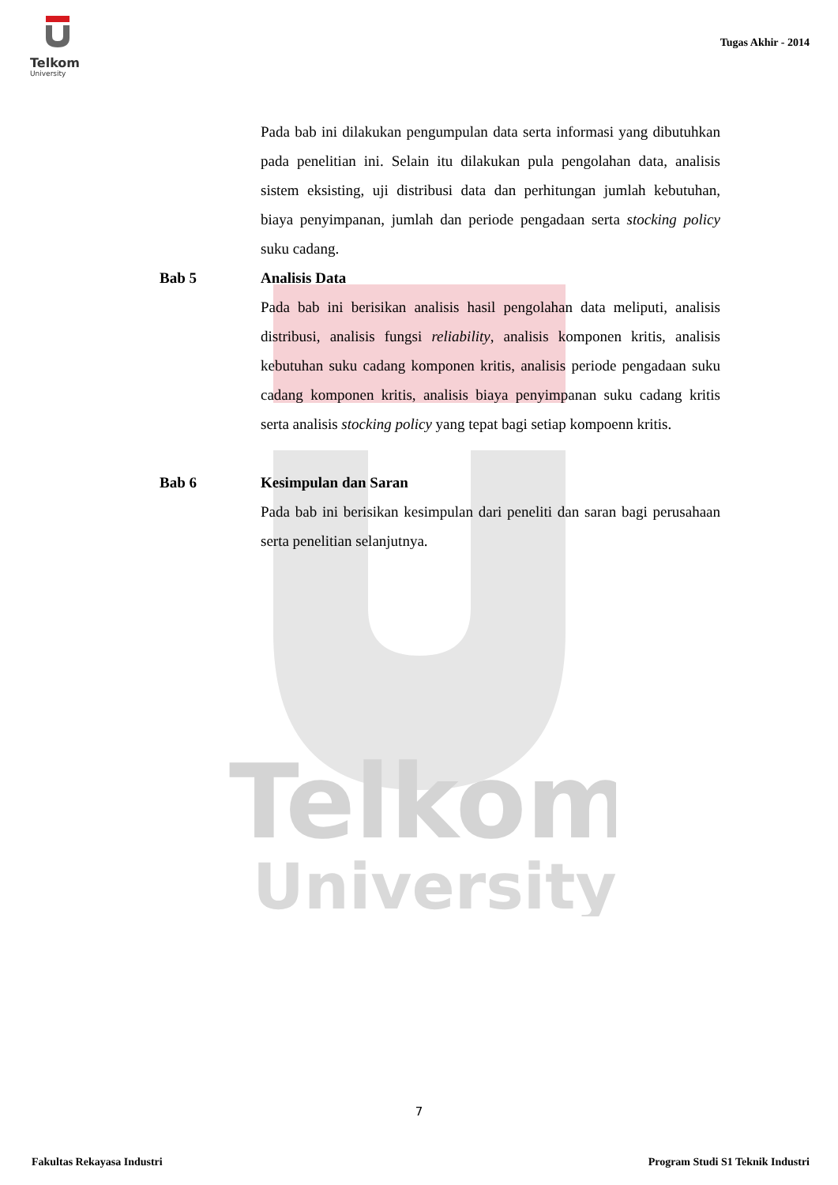Telkom
University
Telkom
University
Tugas Akhir - 2014
Pada bab ini dilakukan pengumpulan data serta informasi yang dibutuhkan pada penelitian ini. Selain itu dilakukan pula pengolahan data, analisis sistem eksisting, uji distribusi data dan perhitungan jumlah kebutuhan, biaya penyimpanan, jumlah dan periode pengadaan serta stocking policy suku cadang.
Bab 5 Analisis Data
Pada bab ini berisikan analisis hasil pengolahan data meliputi, analisis distribusi, analisis fungsi reliability, analisis komponen kritis, analisis kebutuhan suku cadang komponen kritis, analisis periode pengadaan suku cadang komponen kritis, analisis biaya penyimpanan suku cadang kritis serta analisis stocking policy yang tepat bagi setiap kompoenn kritis.
Bab 6 Kesimpulan dan Saran
Pada bab ini berisikan kesimpulan dari peneliti dan saran bagi perusahaan serta penelitian selanjutnya.
7
Fakultas Rekayasa Industri
Program Studi S1 Teknik Industri